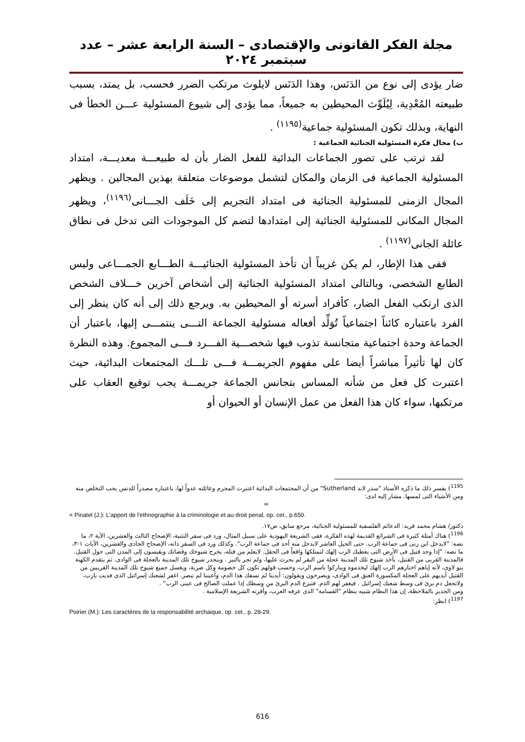مجلة الفكر القانونى والإقتصادى – السنة الرابعة عشر – عدد سبتمبر ٢٠٢٤
ضار يؤدى إلى نوع من الدَنَس، وهذا الدَنَس لايلوث مرتكب الضرر فحسب، بل يمتد، بسبب طبيعته المُعْدِية، لِيُلَوِّث المحيطين به جميعاً، مما يؤدى إلى شيوع المسئولية عـــن الخطأ فى النهاية، وبذلك تكون المسئولية جماعية<sup>(١١٩٥)</sup> .
ب) مجال فكرة المسئولية الجنائية الجماعية :
لقد ترتب على تصور الجماعات البدائية للفعل الضار بأن له طبيعـــة معديـــة، امتداد المسئولية الجماعية فى الزمان والمكان لتشمل موضوعات متعلقة بهذين المجالين . ويظهر المجال الزمنى للمسئولية الجنائية فى امتداد التجريم إلى خَلَف الجـــانى<sup>(١١٩٦)</sup>، ويظهر المجال المكانى للمسئولية الجنائية إلى امتدادها لتضم كل الموجودات التى تدخل فى نطاق عائلة الجانى<sup>(١١٩٧)</sup> .
ففى هذا الإطار، لم يكن غريباً أن تأخذ المسئولية الجنائيـــة الطـــابع الجمـــاعى وليس الطابع الشخصى، وبالتالى امتداد المسئولية الجنائية إلى أشخاص آخرين خـــلاف الشخص الذى ارتكب الفعل الضار، كأفراد أسرته أو المحيطين به. ويرجع ذلك إلى أنه كان ينظر إلى الفرد باعتباره كائناً اجتماعياً تُوَلِّد أفعاله مسئولية الجماعة التـــى ينتمـــى إليها، باعتبار أن الجماعة وحدة اجتماعية متجانسة تذوب فيها شخصـــية الفـــرد فـــى المجموع. وهذه النظرة كان لها تأثيراً مباشراً أيضا على مفهوم الجريمـــة فـــى تلـــك المجتمعات البدائية، حيث اعتبرت كل فعل من شأنه المساس بتجانس الجماعة جريمـــة يجب توقيع العقاب على مرتكبها، سواء كان هذا الفعل من عمل الإنسان أو الحيوان أو
<sup>1195</sup>) يفسر ذلك ما ذكره الأستاذ "سذر لاند Sutherland" من أن المجتمعات البدائية اعتبرت المجرم وعائلته عدواً لها، باعتباره مصدراً للدنس يجب التخلص منه ومن الأشياء التى لمسها. مشار إليه لدى:
=
= Pinatel (J.): L'apport de l'ethnographie à la criminologie et au droit penal, op. cet., p.650.
دكتور/ هشام محمد فريد: الدعائم الفلسفية للمسئولية الجنائية، مرجع سابق، ص١٧.
<sup>1196</sup>) هناك أمثلة كثيرة فى الشرائع القديمة لهذه الفكرة، ففى الشريعة اليهودية على سبيل المثال، ورد فى سفر التثنية، الإصحاح الثالث والعشرين، الآية ٢، ما نصه: "لايدخل ابن زنى فى جماعة الرب. حتى الجيل العاشر لايدخل منه أحد فى جماعة الرب". وكذلك ورد فى السفر ذاته، الإصحاح الحادى والعشرين، الآيات ١-٣، ما نصه: "إذا وجد قتيل فى الأرض التى يعطيك الرب إلهك لتمتلكها واقعاً فى الحقل. لايعلم من قتله، يخرج شيوخك وقضاتك ويقيسون إلى المدن التى حول القتيل. فالمدينة القربى من القتيل، يأخذ شيوخ تلك المدينة عجلة من البقر لم يحرث عليها، ولم تجر بالنير . وينحدر شيوخ تلك المدينة بالعجلة فى الوادى. ثم يتقدم الكهنة بنو لاوى، لأنه إياهم اختارهم الرب إلهك ليخدموه ويباركوا باسم الرب، وحسب قولهم تكون كل خصومة وكل ضربة، ويغسل جميع شيوخ تلك المدينة القريبين من القتيل أيديهم على العجلة المكسورة العنق فى الوادى، ويصرخون ويقولون: أيدينا لم تسفك هذا الدم، وأعيننا لم تبصر. اغفر لشعبك إسرائيل الذى فديت يارب، ولاتجعل دم برئ فى وسط شعبك إسرائيل . فيغفر لهم الدم. فتنزع الدم البرئ من وسطك إذا عملت الصالح فى عينى الرب" .
ومن الجدير بالملاحظة، إن هذا النظام شبيه بنظام "القسامة" الذى عرفه العرب، وأقرته الشريعة الإسلامية .
<sup>1197</sup>) انظر:
Poirier (M.): Les caractères de la responsabilité archaique, op. cet., p. 28-29.
616